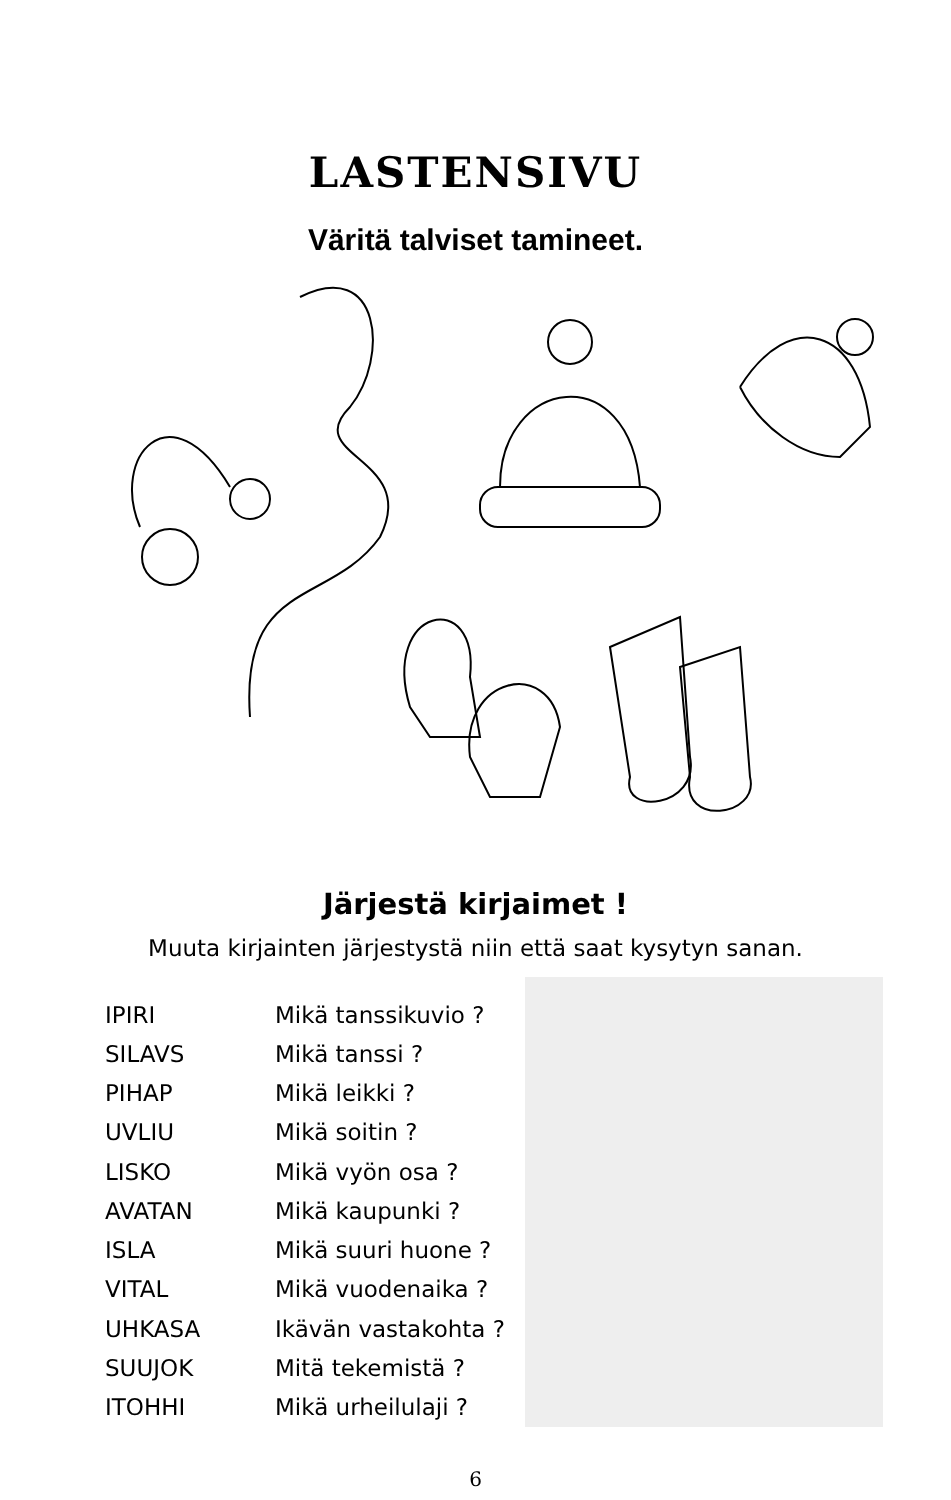LASTENSIVU
Väritä talviset tamineet.
Järjestä kirjaimet !
Muuta kirjainten järjestystä niin että saat kysytyn sanan.
| IPIRI | Mikä tanssikuvio ? |
| SILAVS | Mikä tanssi ? |
| PIHAP | Mikä leikki ? |
| UVLIU | Mikä soitin ? |
| LISKO | Mikä vyön osa ? |
| AVATAN | Mikä kaupunki ? |
| ISLA | Mikä suuri huone ? |
| VITAL | Mikä vuodenaika ? |
| UHKASA | Ikävän vastakohta ? |
| SUUJOK | Mitä tekemistä ? |
| ITOHHI | Mikä urheilulaji ? |
6